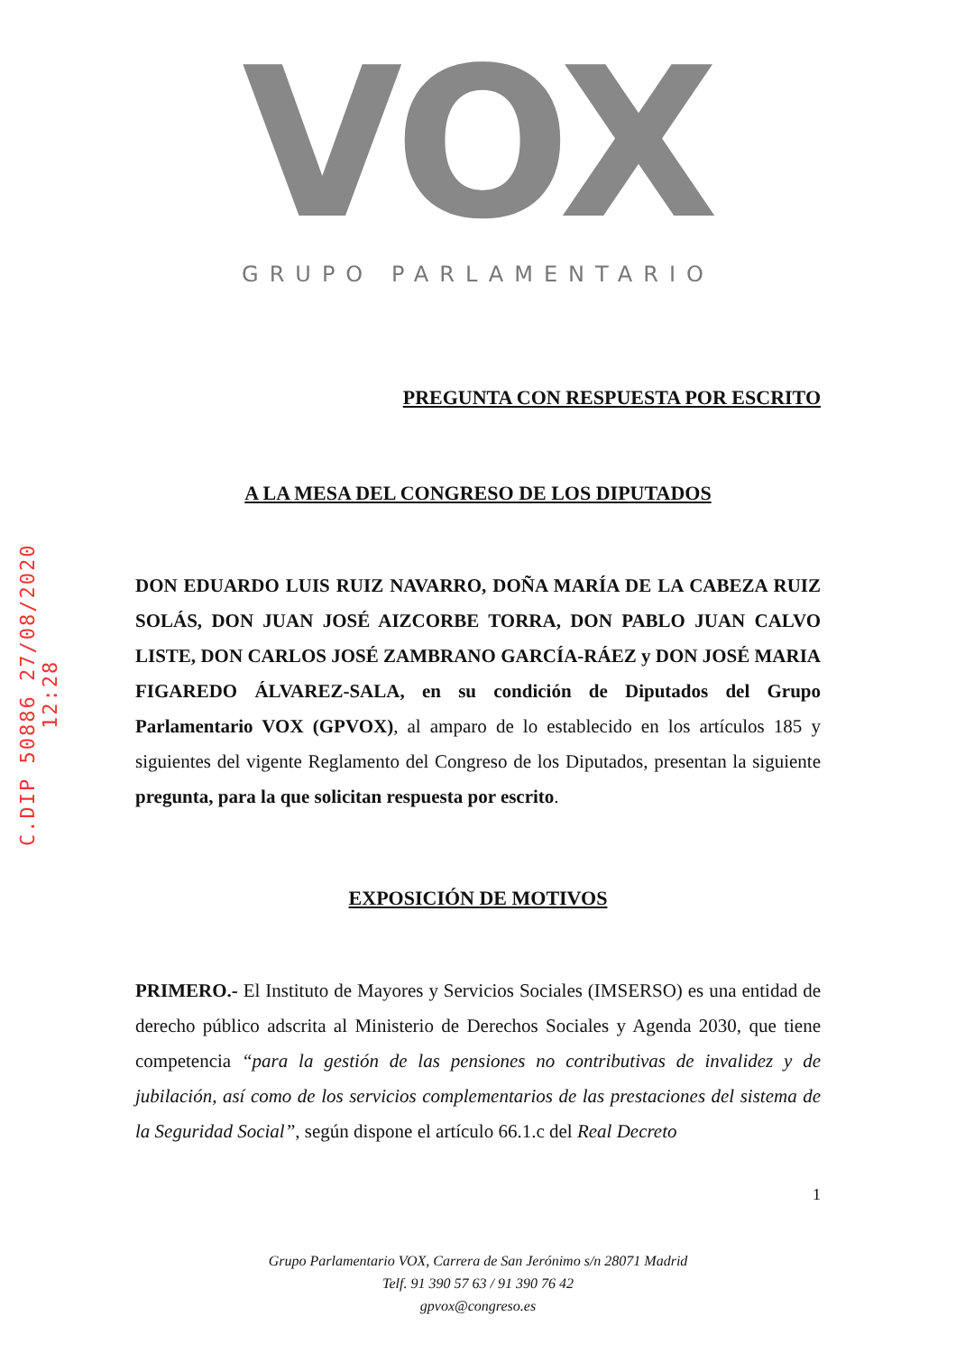C.DIP 50886 27/08/2020 12:28
VOX
GRUPO PARLAMENTARIO
PREGUNTA CON RESPUESTA POR ESCRITO
A LA MESA DEL CONGRESO DE LOS DIPUTADOS
DON EDUARDO LUIS RUIZ NAVARRO, DOÑA MARÍA DE LA CABEZA RUIZ SOLÁS, DON JUAN JOSÉ AIZCORBE TORRA, DON PABLO JUAN CALVO LISTE, DON CARLOS JOSÉ ZAMBRANO GARCÍA-RÁEZ y DON JOSÉ MARIA FIGAREDO ÁLVAREZ-SALA, en su condición de Diputados del Grupo Parlamentario VOX (GPVOX), al amparo de lo establecido en los artículos 185 y siguientes del vigente Reglamento del Congreso de los Diputados, presentan la siguiente pregunta, para la que solicitan respuesta por escrito.
EXPOSICIÓN DE MOTIVOS
PRIMERO.- El Instituto de Mayores y Servicios Sociales (IMSERSO) es una entidad de derecho público adscrita al Ministerio de Derechos Sociales y Agenda 2030, que tiene competencia “para la gestión de las pensiones no contributivas de invalidez y de jubilación, así como de los servicios complementarios de las prestaciones del sistema de la Seguridad Social”, según dispone el artículo 66.1.c del Real Decreto
1
Grupo Parlamentario VOX, Carrera de San Jerónimo s/n 28071 Madrid
Telf. 91 390 57 63 / 91 390 76 42
gpvox@congreso.es